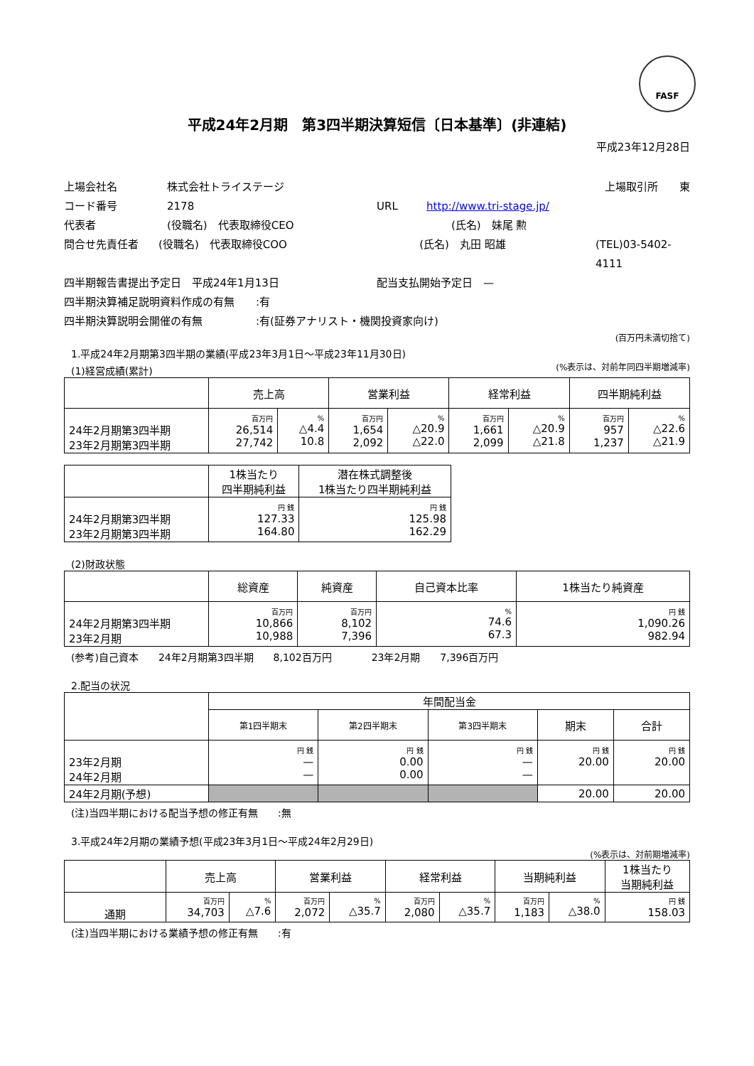FASF
平成24年2月期　第3四半期決算短信〔日本基準〕(非連結)
平成23年12月28日
上場会社名 株式会社トライステージ 上場取引所　　東
コード番号 2178 URL http://www.tri-stage.jp/
代表者 (役職名)　代表取締役CEO (氏名)　妹尾 勲
問合せ先責任者 (役職名)　代表取締役COO (氏名)　丸田 昭雄 (TEL)03-5402-4111
四半期報告書提出予定日　平成24年1月13日 配当支払開始予定日　—
四半期決算補足説明資料作成の有無　　:有
四半期決算説明会開催の有無　　　　　:有(証券アナリスト・機関投資家向け)
(百万円未満切捨て)
1.平成24年2月期第3四半期の業績(平成23年3月1日～平成23年11月30日)
(1)経営成績(累計) (%表示は、対前年同四半期増減率)
| | 売上高 | | 営業利益 | | 経常利益 | | 四半期純利益 | |
| --- | --- | --- | --- | --- | --- | --- | --- | --- |
| 24年2月期第3四半期 23年2月期第3四半期 | 百万円 26,514 27,742 | % △4.4 10.8 | 百万円 1,654 2,092 | % △20.9 △22.0 | 百万円 1,661 2,099 | % △20.9 △21.8 | 百万円 957 1,237 | % △22.6 △21.9 |
| | 1株当たり 四半期純利益 | 潜在株式調整後 1株当たり四半期純利益 |
| --- | --- | --- |
| 24年2月期第3四半期 23年2月期第3四半期 | 円 銭 127.33 164.80 | 円 銭 125.98 162.29 |
(2)財政状態
| | 総資産 | 純資産 | 自己資本比率 | 1株当たり純資産 |
| --- | --- | --- | --- | --- |
| 24年2月期第3四半期 23年2月期 | 百万円 10,866 10,988 | 百万円 8,102 7,396 | % 74.6 67.3 | 円 銭 1,090.26 982.94 |
(参考)自己資本　　24年2月期第3四半期　　8,102百万円　　　　23年2月期　　7,396百万円
2.配当の状況
| | 年間配当金 | | | | |
| --- | --- | --- | --- | --- | --- |
| | 第1四半期末 | 第2四半期末 | 第3四半期末 | 期末 | 合計 |
| 23年2月期 24年2月期 | 円 銭 — — | 円 銭 0.00 0.00 | 円 銭 — — | 円 銭 20.00 | 円 銭 20.00 |
| 24年2月期(予想) | | | | 20.00 | 20.00 |
(注)当四半期における配当予想の修正有無　　:無
3.平成24年2月期の業績予想(平成23年3月1日～平成24年2月29日)
(%表示は、対前期増減率)
| | 売上高 | | 営業利益 | | 経常利益 | | 当期純利益 | | 1株当たり 当期純利益 |
| --- | --- | --- | --- | --- | --- | --- | --- | --- | --- |
| 通期 | 百万円 34,703 | % △7.6 | 百万円 2,072 | % △35.7 | 百万円 2,080 | % △35.7 | 百万円 1,183 | % △38.0 | 円 銭 158.03 |
(注)当四半期における業績予想の修正有無　　:有